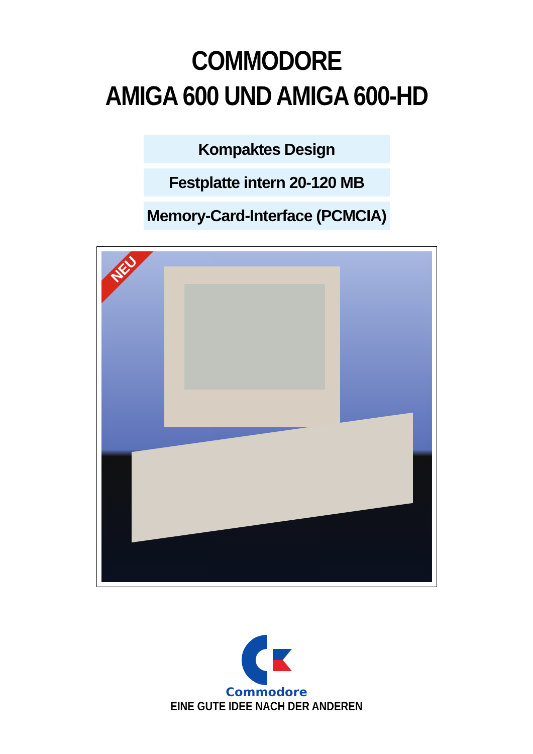COMMODORE
AMIGA 600 UND AMIGA 600-HD
Kompaktes Design
Festplatte intern 20-120 MB
Memory-Card-Interface (PCMCIA)
NEU
Commodore
EINE GUTE IDEE NACH DER ANDEREN